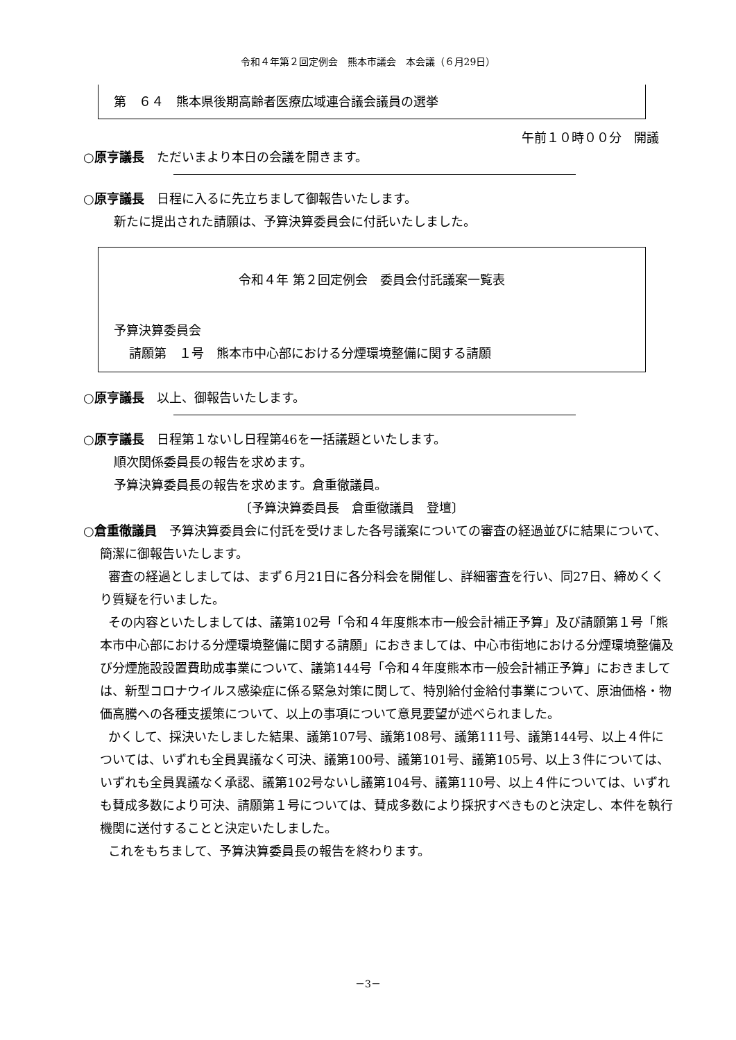令和４年第２回定例会　熊本市議会　本会議（６月29日）
第　６４　熊本県後期高齢者医療広域連合議会議員の選挙
午前１０時００分　開議
○原亨議長　ただいまより本日の会議を開きます。
○原亨議長　日程に入るに先立ちまして御報告いたします。
新たに提出された請願は、予算決算委員会に付託いたしました。
令和４年 第２回定例会　委員会付託議案一覧表
予算決算委員会
請願第　１号　熊本市中心部における分煙環境整備に関する請願
○原亨議長　以上、御報告いたします。
○原亨議長　日程第１ないし日程第46を一括議題といたします。
順次関係委員長の報告を求めます。
予算決算委員長の報告を求めます。倉重徹議員。
〔予算決算委員長　倉重徹議員　登壇〕
○倉重徹議員　予算決算委員会に付託を受けました各号議案についての審査の経過並びに結果について、簡潔に御報告いたします。
　　審査の経過としましては、まず６月21日に各分科会を開催し、詳細審査を行い、同27日、締めくくり質疑を行いました。
　　その内容といたしましては、議第102号「令和４年度熊本市一般会計補正予算」及び請願第１号「熊本市中心部における分煙環境整備に関する請願」におきましては、中心市街地における分煙環境整備及び分煙施設設置費助成事業について、議第144号「令和４年度熊本市一般会計補正予算」におきましては、新型コロナウイルス感染症に係る緊急対策に関して、特別給付金給付事業について、原油価格・物価高騰への各種支援策について、以上の事項について意見要望が述べられました。
　　かくして、採決いたしました結果、議第107号、議第108号、議第111号、議第144号、以上４件については、いずれも全員異議なく可決、議第100号、議第101号、議第105号、以上３件については、いずれも全員異議なく承認、議第102号ないし議第104号、議第110号、以上４件については、いずれも賛成多数により可決、請願第１号については、賛成多数により採択すべきものと決定し、本件を執行機関に送付することと決定いたしました。
　　これをもちまして、予算決算委員長の報告を終わります。
－3－